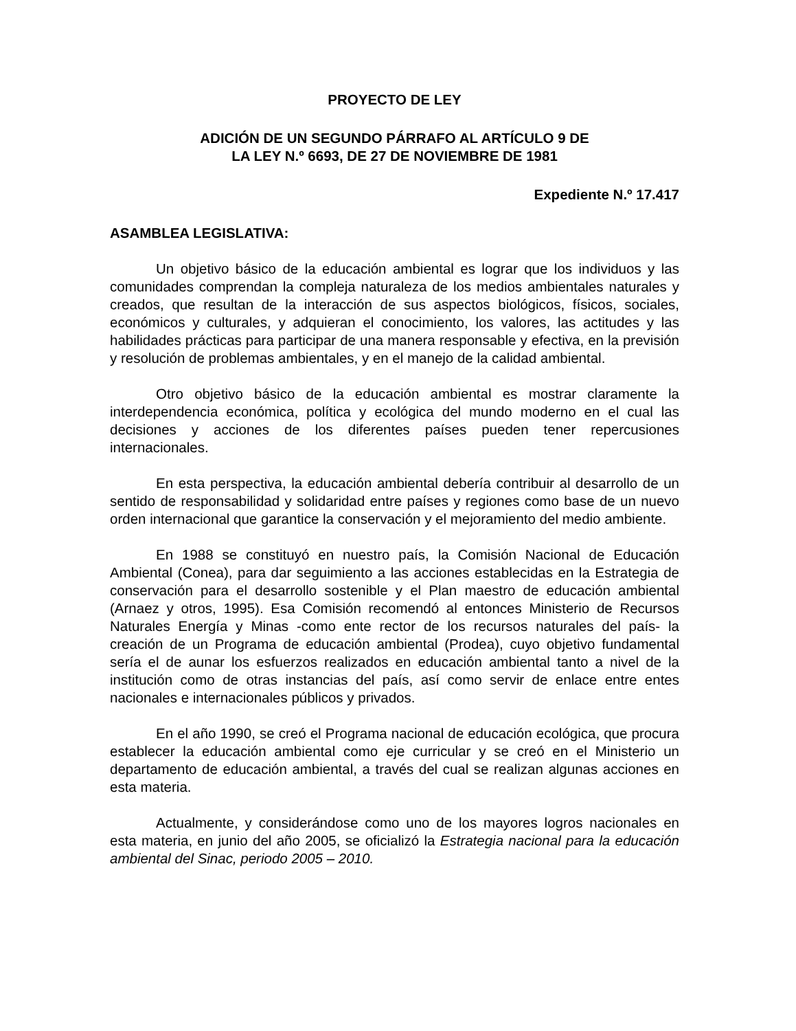PROYECTO DE LEY
ADICIÓN DE UN SEGUNDO PÁRRAFO AL ARTÍCULO 9 DE
LA LEY N.º 6693, DE 27 DE NOVIEMBRE DE 1981
Expediente N.º 17.417
ASAMBLEA LEGISLATIVA:
Un objetivo básico de la educación ambiental es lograr que los individuos y las comunidades comprendan la compleja naturaleza de los medios ambientales naturales y creados, que resultan de la interacción de sus aspectos biológicos, físicos, sociales, económicos y culturales, y adquieran el conocimiento, los valores, las actitudes y las habilidades prácticas para participar de una manera responsable y efectiva, en la previsión y resolución de problemas ambientales, y en el manejo de la calidad ambiental.
Otro objetivo básico de la educación ambiental es mostrar claramente la interdependencia económica, política y ecológica del mundo moderno en el cual las decisiones y acciones de los diferentes países pueden tener repercusiones internacionales.
En esta perspectiva, la educación ambiental debería contribuir al desarrollo de un sentido de responsabilidad y solidaridad entre países y regiones como base de un nuevo orden internacional que garantice la conservación y el mejoramiento del medio ambiente.
En 1988 se constituyó en nuestro país, la Comisión Nacional de Educación Ambiental (Conea), para dar seguimiento a las acciones establecidas en la Estrategia de conservación para el desarrollo sostenible y el Plan maestro de educación ambiental (Arnaez y otros, 1995). Esa Comisión recomendó al entonces Ministerio de Recursos Naturales Energía y Minas -como ente rector de los recursos naturales del país- la creación de un Programa de educación ambiental (Prodea), cuyo objetivo fundamental sería el de aunar los esfuerzos realizados en educación ambiental tanto a nivel de la institución como de otras instancias del país, así como servir de enlace entre entes nacionales e internacionales públicos y privados.
En el año 1990, se creó el Programa nacional de educación ecológica, que procura establecer la educación ambiental como eje curricular y se creó en el Ministerio un departamento de educación ambiental, a través del cual se realizan algunas acciones en esta materia.
Actualmente, y considerándose como uno de los mayores logros nacionales en esta materia, en junio del año 2005, se oficializó la Estrategia nacional para la educación ambiental del Sinac, periodo 2005 – 2010.